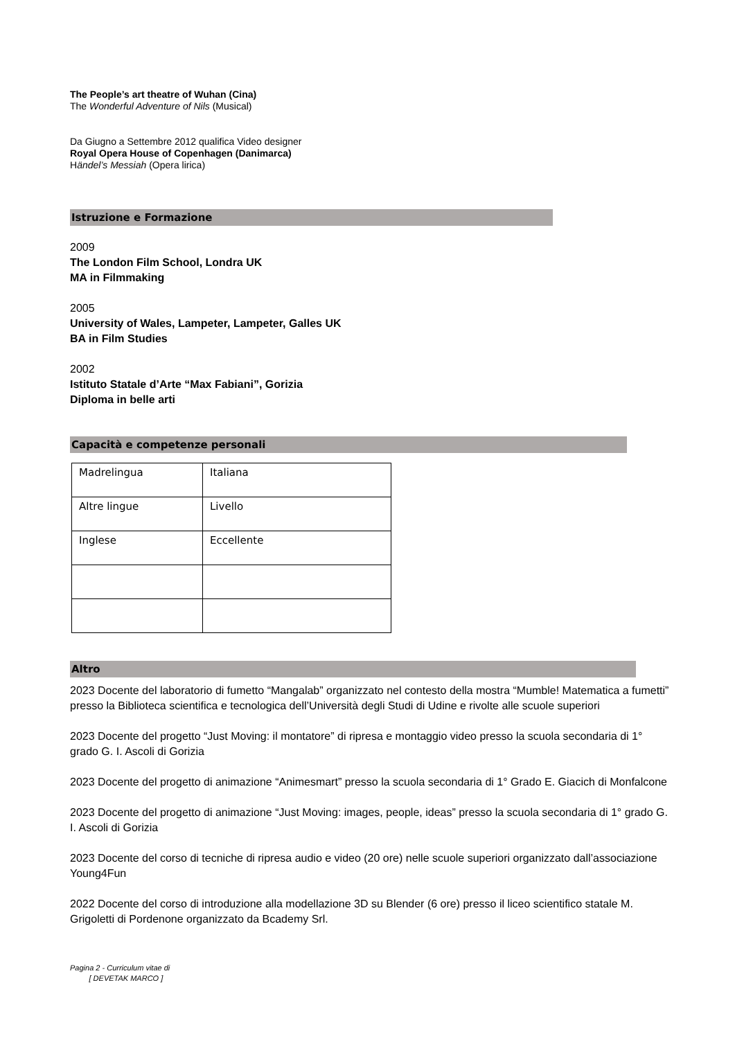The People’s art theatre of Wuhan (Cina)
The Wonderful Adventure of Nils (Musical)
Da Giugno a Settembre 2012 qualifica Video designer
Royal Opera House of Copenhagen (Danimarca)
Händel’s Messiah (Opera lirica)
Istruzione e Formazione
2009
The London Film School, Londra UK
MA in Filmmaking
2005
University of Wales, Lampeter, Lampeter, Galles UK
BA in Film Studies
2002
Istituto Statale d’Arte “Max Fabiani”, Gorizia
Diploma in belle arti
Capacità e competenze personali
| Madrelingua | Italiana |
| Altre lingue | Livello |
| Inglese | Eccellente |
Altro
2023 Docente del laboratorio di fumetto “Mangalab” organizzato nel contesto della mostra “Mumble! Matematica a fumetti” presso la Biblioteca scientifica e tecnologica dell’Università degli Studi di Udine e rivolte alle scuole superiori
2023 Docente del progetto “Just Moving: il montatore” di ripresa e montaggio video presso la scuola secondaria di 1° grado G. I. Ascoli di Gorizia
2023 Docente del progetto di animazione “Animesmart” presso la scuola secondaria di 1° Grado E. Giacich di Monfalcone
2023 Docente del progetto di animazione “Just Moving: images, people, ideas” presso la scuola secondaria di 1° grado G. I. Ascoli di Gorizia
2023 Docente del corso di tecniche di ripresa audio e video (20 ore) nelle scuole superiori organizzato dall’associazione Young4Fun
2022 Docente del corso di introduzione alla modellazione 3D su Blender (6 ore) presso il liceo scientifico statale M. Grigoletti di Pordenone organizzato da Bcademy Srl.
Pagina 2 - Curriculum vitae di
[ DEVETAK MARCO ]